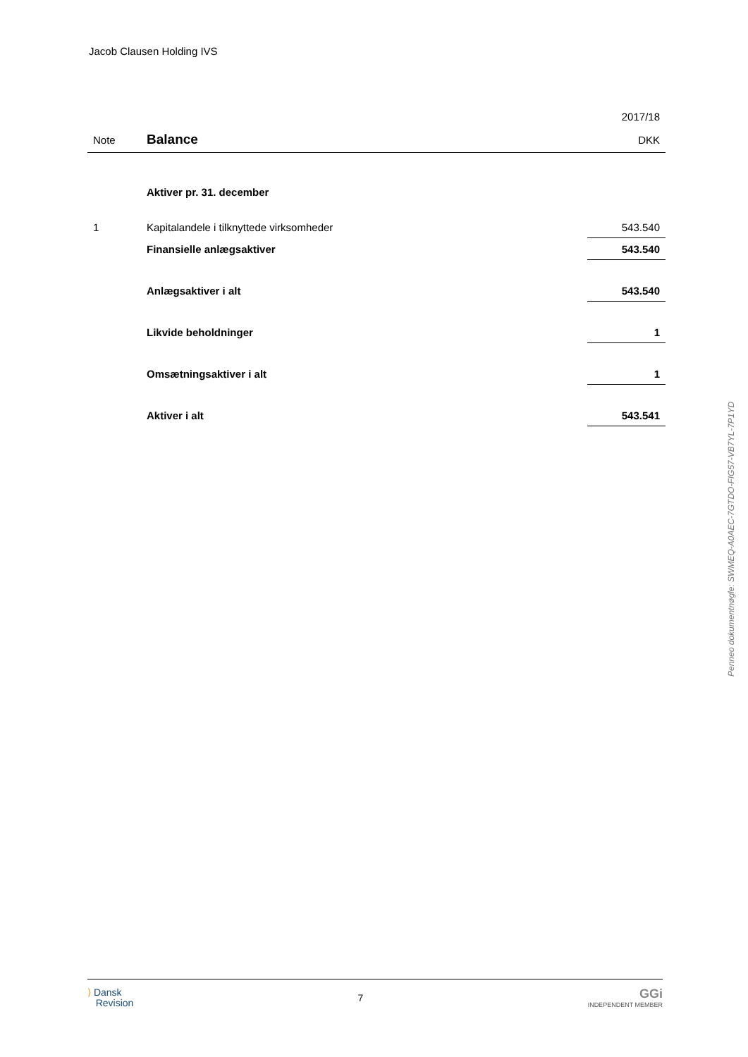Jacob Clausen Holding IVS
| | | 2017/18 |
| Note | Balance | DKK |
| | Aktiver pr. 31. december | |
| 1 | Kapitalandele i tilknyttede virksomheder | 543.540 |
| | Finansielle anlægsaktiver | 543.540 |
| | Anlægsaktiver i alt | 543.540 |
| | Likvide beholdninger | 1 |
| | Omsætningsaktiver i alt | 1 |
| | Aktiver i alt | 543.541 |
Penneo dokumentnøgle: SWMEQ-A0AEC-7GTDO-FIG57-VB7YL-7P1YD
⟩ Dansk
Revision
7
GGi
INDEPENDENT MEMBER